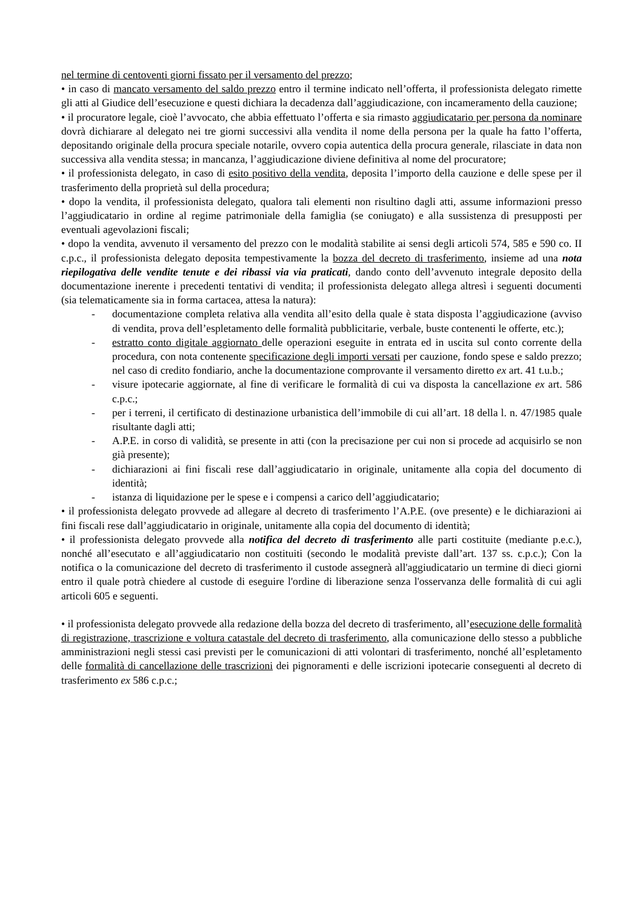nel termine di centoventi giorni fissato per il versamento del prezzo;
• in caso di mancato versamento del saldo prezzo entro il termine indicato nell’offerta, il professionista delegato rimette gli atti al Giudice dell’esecuzione e questi dichiara la decadenza dall’aggiudicazione, con incameramento della cauzione;
• il procuratore legale, cioè l’avvocato, che abbia effettuato l’offerta e sia rimasto aggiudicatario per persona da nominare dovrà dichiarare al delegato nei tre giorni successivi alla vendita il nome della persona per la quale ha fatto l’offerta, depositando originale della procura speciale notarile, ovvero copia autentica della procura generale, rilasciate in data non successiva alla vendita stessa; in mancanza, l’aggiudicazione diviene definitiva al nome del procuratore;
• il professionista delegato, in caso di esito positivo della vendita, deposita l’importo della cauzione e delle spese per il trasferimento della proprietà sul della procedura;
• dopo la vendita, il professionista delegato, qualora tali elementi non risultino dagli atti, assume informazioni presso l’aggiudicatario in ordine al regime patrimoniale della famiglia (se coniugato) e alla sussistenza di presupposti per eventuali agevolazioni fiscali;
• dopo la vendita, avvenuto il versamento del prezzo con le modalità stabilite ai sensi degli articoli 574, 585 e 590 co. II c.p.c., il professionista delegato deposita tempestivamente la bozza del decreto di trasferimento, insieme ad una nota riepilogativa delle vendite tenute e dei ribassi via via praticati, dando conto dell’avvenuto integrale deposito della documentazione inerente i precedenti tentativi di vendita; il professionista delegato allega altresì i seguenti documenti (sia telematicamente sia in forma cartacea, attesa la natura):
- documentazione completa relativa alla vendita all’esito della quale è stata disposta l’aggiudicazione (avviso di vendita, prova dell’espletamento delle formalità pubblicitarie, verbale, buste contenenti le offerte, etc.);
- estratto conto digitale aggiornato delle operazioni eseguite in entrata ed in uscita sul conto corrente della procedura, con nota contenente specificazione degli importi versati per cauzione, fondo spese e saldo prezzo; nel caso di credito fondiario, anche la documentazione comprovante il versamento diretto ex art. 41 t.u.b.;
- visure ipotecarie aggiornate, al fine di verificare le formalità di cui va disposta la cancellazione ex art. 586 c.p.c.;
- per i terreni, il certificato di destinazione urbanistica dell’immobile di cui all’art. 18 della l. n. 47/1985 quale risultante dagli atti;
- A.P.E. in corso di validità, se presente in atti (con la precisazione per cui non si procede ad acquisirlo se non già presente);
- dichiarazioni ai fini fiscali rese dall’aggiudicatario in originale, unitamente alla copia del documento di identità;
- istanza di liquidazione per le spese e i compensi a carico dell’aggiudicatario;
• il professionista delegato provvede ad allegare al decreto di trasferimento l’A.P.E. (ove presente) e le dichiarazioni ai fini fiscali rese dall’aggiudicatario in originale, unitamente alla copia del documento di identità;
• il professionista delegato provvede alla notifica del decreto di trasferimento alle parti costituite (mediante p.e.c.), nonché all’esecutato e all’aggiudicatario non costituiti (secondo le modalità previste dall’art. 137 ss. c.p.c.); Con la notifica o la comunicazione del decreto di trasferimento il custode assegnerà all'aggiudicatario un termine di dieci giorni entro il quale potrà chiedere al custode di eseguire l'ordine di liberazione senza l'osservanza delle formalità di cui agli articoli 605 e seguenti.
• il professionista delegato provvede alla redazione della bozza del decreto di trasferimento, all’esecuzione delle formalità di registrazione, trascrizione e voltura catastale del decreto di trasferimento, alla comunicazione dello stesso a pubbliche amministrazioni negli stessi casi previsti per le comunicazioni di atti volontari di trasferimento, nonché all’espletamento delle formalità di cancellazione delle trascrizioni dei pignoramenti e delle iscrizioni ipotecarie conseguenti al decreto di trasferimento ex 586 c.p.c.;